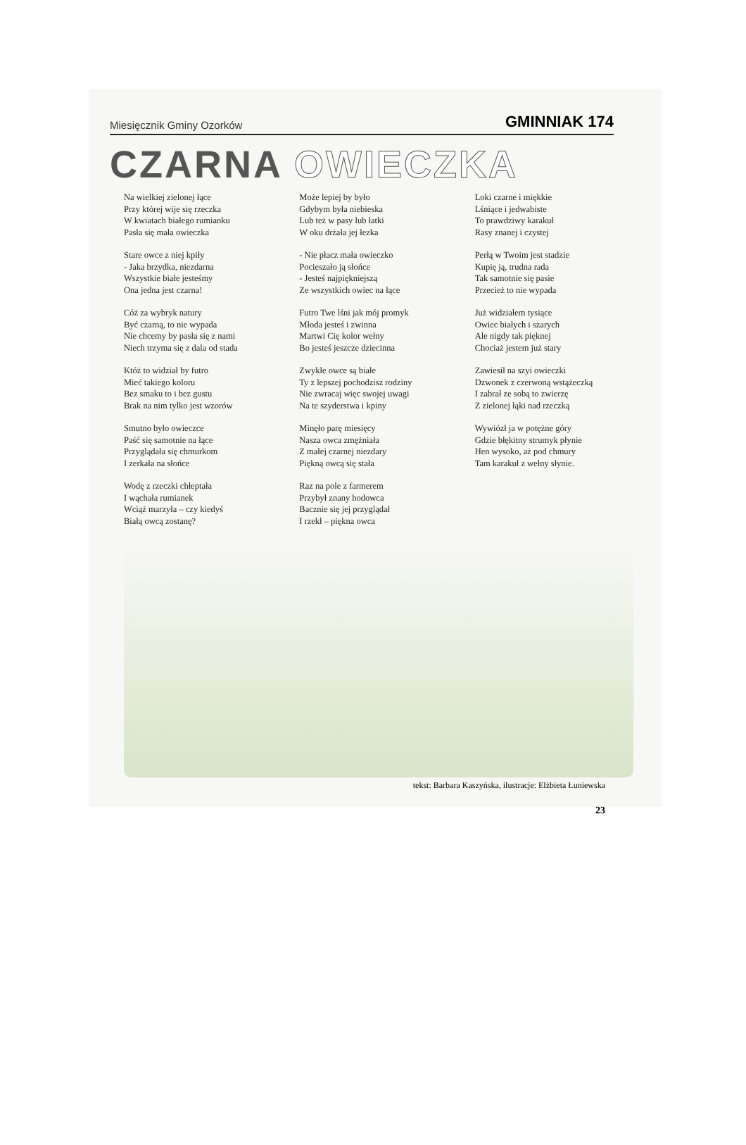Miesięcznik Gminy Ozorków GMINNIAK 174
CZARNA OWIECZKA
Na wielkiej zielonej łące
Przy której wije się rzeczka
W kwiatach białego rumianku
Pasła się mała owieczka
Stare owce z niej kpiły
- Jaka brzydka, niezdarna
Wszystkie białe jesteśmy
Ona jedna jest czarna!
Cóż za wybryk natury
Być czarną, to nie wypada
Nie chcemy by pasła się z nami
Niech trzyma się z dala od stada
Któż to widział by futro
Mieć takiego koloru
Bez smaku to i bez gustu
Brak na nim tylko jest wzorów
Smutno było owieczce
Paść się samotnie na łące
Przyglądała się chmurkom
I zerkała na słońce
Wodę z rzeczki chłeptała
I wąchała rumianek
Wciąż marzyła – czy kiedyś
Białą owcą zostanę?
Może lepiej by było
Gdybym była niebieska
Lub też w pasy lub łatki
W oku drżała jej łezka
- Nie płacz mała owieczko
Pocieszało ją słońce
- Jesteś najpiękniejszą
Ze wszystkich owiec na łące
Futro Twe lśni jak mój promyk
Młoda jesteś i zwinna
Martwi Cię kolor wełny
Bo jesteś jeszcze dziecinna
Zwykłe owce są białe
Ty z lepszej pochodzisz rodziny
Nie zwracaj więc swojej uwagi
Na te szyderstwa i kpiny
Minęło parę miesięcy
Nasza owca zmężniała
Z małej czarnej niezdary
Piękną owcą się stała
Raz na pole z farmerem
Przybył znany hodowca
Bacznie się jej przyglądał
I rzekł – piękna owca
Loki czarne i miękkie
Lśniące i jedwabiste
To prawdziwy karakuł
Rasy znanej i czystej
Perłą w Twoim jest stadzie
Kupię ją, trudna rada
Tak samotnie się pasie
Przecież to nie wypada
Już widziałem tysiące
Owiec białych i szarych
Ale nigdy tak pięknej
Chociaż jestem już stary
Zawiesił na szyi owieczki
Dzwonek z czerwoną wstążeczką
I zabrał ze sobą to zwierzę
Z zielonej łąki nad rzeczką
Wywiózł ja w potężne góry
Gdzie błękitny strumyk płynie
Hen wysoko, aż pod chmury
Tam karakuł z wełny słynie.
tekst: Barbara Kaszyńska, ilustracje: Elżbieta Łuniewska
23